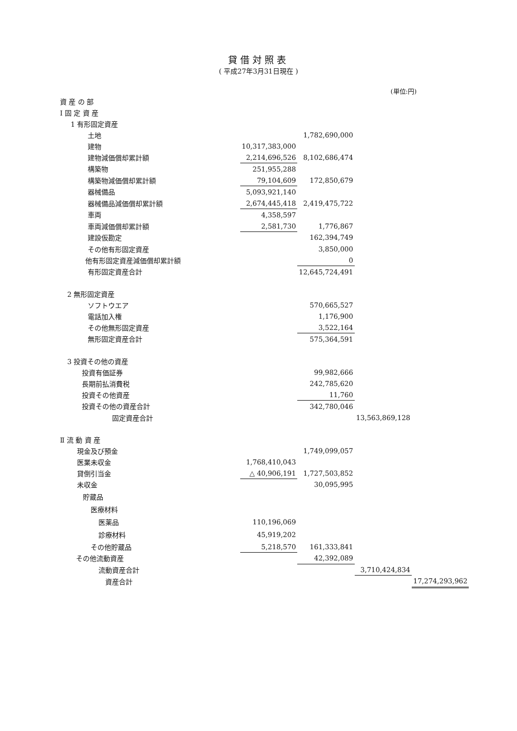貸借対照表
( 平成27年3月31日現在 )
(単位:円)
| 資 産 の 部 | | | | |
| Ⅰ 固 定 資 産 | | | | |
| 1 有形固定資産 | | | | |
| 土地 | | 1,782,690,000 | | |
| 建物 | 10,317,383,000 | | | |
| 建物減価償却累計額 | 2,214,696,526 | 8,102,686,474 | | |
| 構築物 | 251,955,288 | | | |
| 構築物減価償却累計額 | 79,104,609 | 172,850,679 | | |
| 器械備品 | 5,093,921,140 | | | |
| 器械備品減価償却累計額 | 2,674,445,418 | 2,419,475,722 | | |
| 車両 | 4,358,597 | | | |
| 車両減価償却累計額 | 2,581,730 | 1,776,867 | | |
| 建設仮勘定 | | 162,394,749 | | |
| その他有形固定資産 | | 3,850,000 | | |
| 他有形固定資産減価償却累計額 | | 0 | | |
| 有形固定資産合計 | | 12,645,724,491 | | |
| 2 無形固定資産 | | | | |
| ソフトウエア | | 570,665,527 | | |
| 電話加入権 | | 1,176,900 | | |
| その他無形固定資産 | | 3,522,164 | | |
| 無形固定資産合計 | | 575,364,591 | | |
| 3 投資その他の資産 | | | | |
| 投資有価証券 | | 99,982,666 | | |
| 長期前払消費税 | | 242,785,620 | | |
| 投資その他資産 | | 11,760 | | |
| 投資その他の資産合計 | | 342,780,046 | | |
| 固定資産合計 | | | 13,563,869,128 | |
| Ⅱ 流 動 資 産 | | | | |
| 現金及び預金 | | 1,749,099,057 | | |
| 医業未収金 | 1,768,410,043 | | | |
| 貸倒引当金 | △ 40,906,191 | 1,727,503,852 | | |
| 未収金 | | 30,095,995 | | |
| 貯蔵品 | | | | |
| 医療材料 | | | | |
| 医薬品 | 110,196,069 | | | |
| 診療材料 | 45,919,202 | | | |
| その他貯蔵品 | 5,218,570 | 161,333,841 | | |
| その他流動資産 | | 42,392,089 | | |
| 流動資産合計 | | | 3,710,424,834 | |
| 資産合計 | | | | 17,274,293,962 |